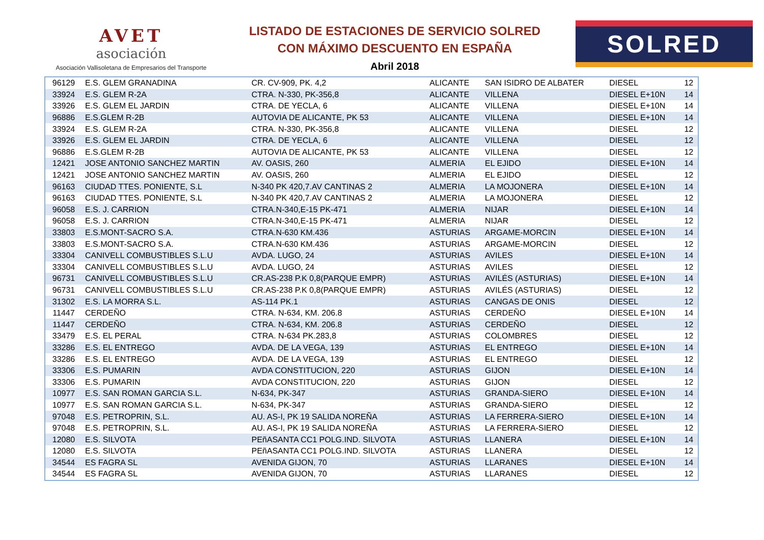AVET
asociación
Asociación Vallisoletana de Empresarios del Transporte
LISTADO DE ESTACIONES DE SERVICIO SOLRED
CON MÁXIMO DESCUENTO EN ESPAÑA
Abril 2018
SOLRED
| 96129 | E.S. GLEM GRANADINA | CR. CV-909, PK. 4,2 | ALICANTE | SAN ISIDRO DE ALBATER | DIESEL | 12 |
| 33924 | E.S. GLEM R-2A | CTRA. N-330, PK-356,8 | ALICANTE | VILLENA | DIESEL E+10N | 14 |
| 33926 | E.S. GLEM EL JARDIN | CTRA. DE YECLA, 6 | ALICANTE | VILLENA | DIESEL E+10N | 14 |
| 96886 | E.S.GLEM R-2B | AUTOVIA DE ALICANTE, PK 53 | ALICANTE | VILLENA | DIESEL E+10N | 14 |
| 33924 | E.S. GLEM R-2A | CTRA. N-330, PK-356,8 | ALICANTE | VILLENA | DIESEL | 12 |
| 33926 | E.S. GLEM EL JARDIN | CTRA. DE YECLA, 6 | ALICANTE | VILLENA | DIESEL | 12 |
| 96886 | E.S.GLEM R-2B | AUTOVIA DE ALICANTE, PK 53 | ALICANTE | VILLENA | DIESEL | 12 |
| 12421 | JOSE ANTONIO SANCHEZ MARTIN | AV. OASIS, 260 | ALMERIA | EL EJIDO | DIESEL E+10N | 14 |
| 12421 | JOSE ANTONIO SANCHEZ MARTIN | AV. OASIS, 260 | ALMERIA | EL EJIDO | DIESEL | 12 |
| 96163 | CIUDAD TTES. PONIENTE, S.L | N-340 PK 420,7.AV CANTINAS 2 | ALMERIA | LA MOJONERA | DIESEL E+10N | 14 |
| 96163 | CIUDAD TTES. PONIENTE, S.L | N-340 PK 420,7.AV CANTINAS 2 | ALMERIA | LA MOJONERA | DIESEL | 12 |
| 96058 | E.S. J. CARRION | CTRA.N-340,E-15 PK-471 | ALMERIA | NIJAR | DIESEL E+10N | 14 |
| 96058 | E.S. J. CARRION | CTRA.N-340,E-15 PK-471 | ALMERIA | NIJAR | DIESEL | 12 |
| 33803 | E.S.MONT-SACRO S.A. | CTRA.N-630 KM.436 | ASTURIAS | ARGAME-MORCIN | DIESEL E+10N | 14 |
| 33803 | E.S.MONT-SACRO S.A. | CTRA.N-630 KM.436 | ASTURIAS | ARGAME-MORCIN | DIESEL | 12 |
| 33304 | CANIVELL COMBUSTIBLES S.L.U | AVDA. LUGO, 24 | ASTURIAS | AVILES | DIESEL E+10N | 14 |
| 33304 | CANIVELL COMBUSTIBLES S.L.U | AVDA. LUGO, 24 | ASTURIAS | AVILES | DIESEL | 12 |
| 96731 | CANIVELL COMBUSTIBLES S.L.U | CR.AS-238 P.K 0,8(PARQUE EMPR) | ASTURIAS | AVILÉS (ASTURIAS) | DIESEL E+10N | 14 |
| 96731 | CANIVELL COMBUSTIBLES S.L.U | CR.AS-238 P.K 0,8(PARQUE EMPR) | ASTURIAS | AVILÉS (ASTURIAS) | DIESEL | 12 |
| 31302 | E.S. LA MORRA S.L. | AS-114 PK.1 | ASTURIAS | CANGAS DE ONIS | DIESEL | 12 |
| 11447 | CERDEÑO | CTRA. N-634, KM. 206.8 | ASTURIAS | CERDEÑO | DIESEL E+10N | 14 |
| 11447 | CERDEÑO | CTRA. N-634, KM. 206.8 | ASTURIAS | CERDEÑO | DIESEL | 12 |
| 33479 | E.S. EL PERAL | CTRA. N-634 PK.283,8 | ASTURIAS | COLOMBRES | DIESEL | 12 |
| 33286 | E.S. EL ENTREGO | AVDA. DE LA VEGA, 139 | ASTURIAS | EL ENTREGO | DIESEL E+10N | 14 |
| 33286 | E.S. EL ENTREGO | AVDA. DE LA VEGA, 139 | ASTURIAS | EL ENTREGO | DIESEL | 12 |
| 33306 | E.S. PUMARIN | AVDA CONSTITUCION, 220 | ASTURIAS | GIJON | DIESEL E+10N | 14 |
| 33306 | E.S. PUMARIN | AVDA CONSTITUCION, 220 | ASTURIAS | GIJON | DIESEL | 12 |
| 10977 | E.S. SAN ROMAN GARCIA S.L. | N-634, PK-347 | ASTURIAS | GRANDA-SIERO | DIESEL E+10N | 14 |
| 10977 | E.S. SAN ROMAN GARCIA S.L. | N-634, PK-347 | ASTURIAS | GRANDA-SIERO | DIESEL | 12 |
| 97048 | E.S. PETROPRIN, S.L. | AU. AS-I, PK 19 SALIDA NOREÑA | ASTURIAS | LA FERRERA-SIERO | DIESEL E+10N | 14 |
| 97048 | E.S. PETROPRIN, S.L. | AU. AS-I, PK 19 SALIDA NOREÑA | ASTURIAS | LA FERRERA-SIERO | DIESEL | 12 |
| 12080 | E.S. SILVOTA | PEñASANTA CC1 POLG.IND. SILVOTA | ASTURIAS | LLANERA | DIESEL E+10N | 14 |
| 12080 | E.S. SILVOTA | PEñASANTA CC1 POLG.IND. SILVOTA | ASTURIAS | LLANERA | DIESEL | 12 |
| 34544 | ES FAGRA SL | AVENIDA GIJON, 70 | ASTURIAS | LLARANES | DIESEL E+10N | 14 |
| 34544 | ES FAGRA SL | AVENIDA GIJON, 70 | ASTURIAS | LLARANES | DIESEL | 12 |